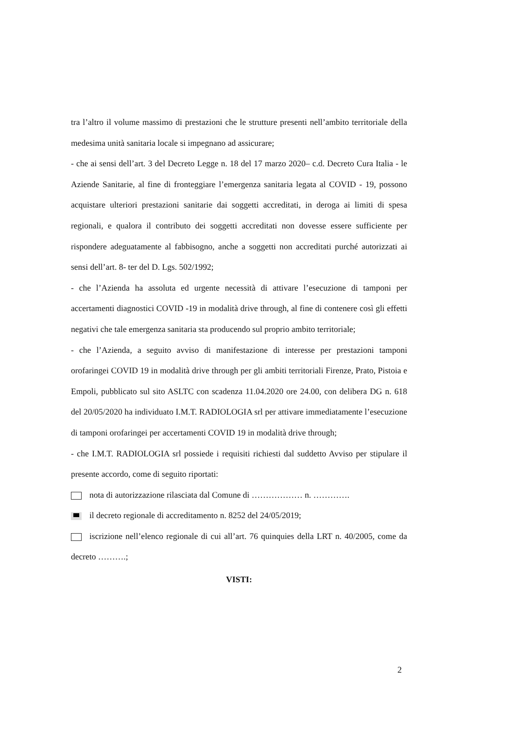tra l’altro il volume massimo di prestazioni che le strutture presenti nell’ambito territoriale della medesima unità sanitaria locale si impegnano ad assicurare;
- che ai sensi dell’art. 3 del Decreto Legge n. 18 del 17 marzo 2020– c.d. Decreto Cura Italia - le Aziende Sanitarie, al fine di fronteggiare l’emergenza sanitaria legata al COVID - 19, possono acquistare ulteriori prestazioni sanitarie dai soggetti accreditati, in deroga ai limiti di spesa regionali, e qualora il contributo dei soggetti accreditati non dovesse essere sufficiente per rispondere adeguatamente al fabbisogno, anche a soggetti non accreditati purché autorizzati ai sensi dell’art. 8- ter del D. Lgs. 502/1992;
- che l’Azienda ha assoluta ed urgente necessità di attivare l’esecuzione di tamponi per accertamenti diagnostici COVID -19 in modalità drive through, al fine di contenere così gli effetti negativi che tale emergenza sanitaria sta producendo sul proprio ambito territoriale;
- che l’Azienda, a seguito avviso di manifestazione di interesse per prestazioni tamponi orofaringei COVID 19 in modalità drive through per gli ambiti territoriali Firenze, Prato, Pistoia e Empoli, pubblicato sul sito ASLTC con scadenza 11.04.2020 ore 24.00, con delibera DG n. 618 del 20/05/2020 ha individuato I.M.T. RADIOLOGIA srl per attivare immediatamente l’esecuzione di tamponi orofaringei per accertamenti COVID 19 in modalità drive through;
- che I.M.T. RADIOLOGIA srl possiede i requisiti richiesti dal suddetto Avviso per stipulare il presente accordo, come di seguito riportati:
nota di autorizzazione rilasciata dal Comune di ……………… n. ………….
il decreto regionale di accreditamento n. 8252 del 24/05/2019;
iscrizione nell’elenco regionale di cui all’art. 76 quinquies della LRT n. 40/2005, come da decreto ……….;
VISTI:
2